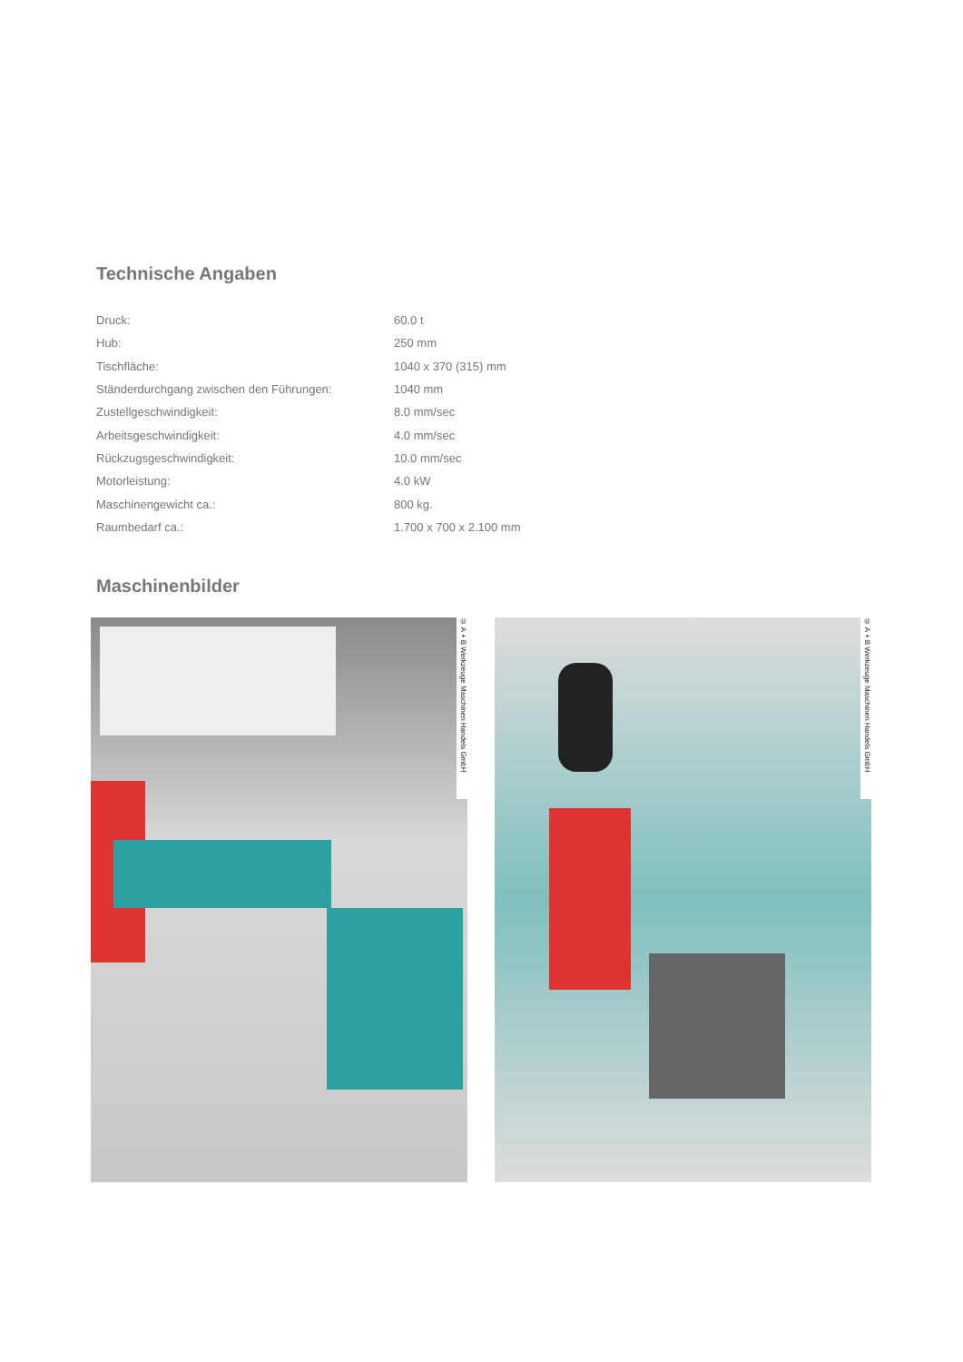Technische Angaben
| Druck: | 60.0 t |
| Hub: | 250 mm |
| Tischfläche: | 1040 x 370 (315) mm |
| Ständerdurchgang zwischen den Führungen: | 1040 mm |
| Zustellgeschwindigkeit: | 8.0 mm/sec |
| Arbeitsgeschwindigkeit: | 4.0 mm/sec |
| Rückzugsgeschwindigkeit: | 10.0 mm/sec |
| Motorleistung: | 4.0 kW |
| Maschinengewicht ca.: | 800 kg. |
| Raumbedarf ca.: | 1.700 x 700 x 2.100 mm |
Maschinenbilder
® A + B Werkzeuge Maschinen Handels GmbH
® A + B Werkzeuge Maschinen Handels GmbH